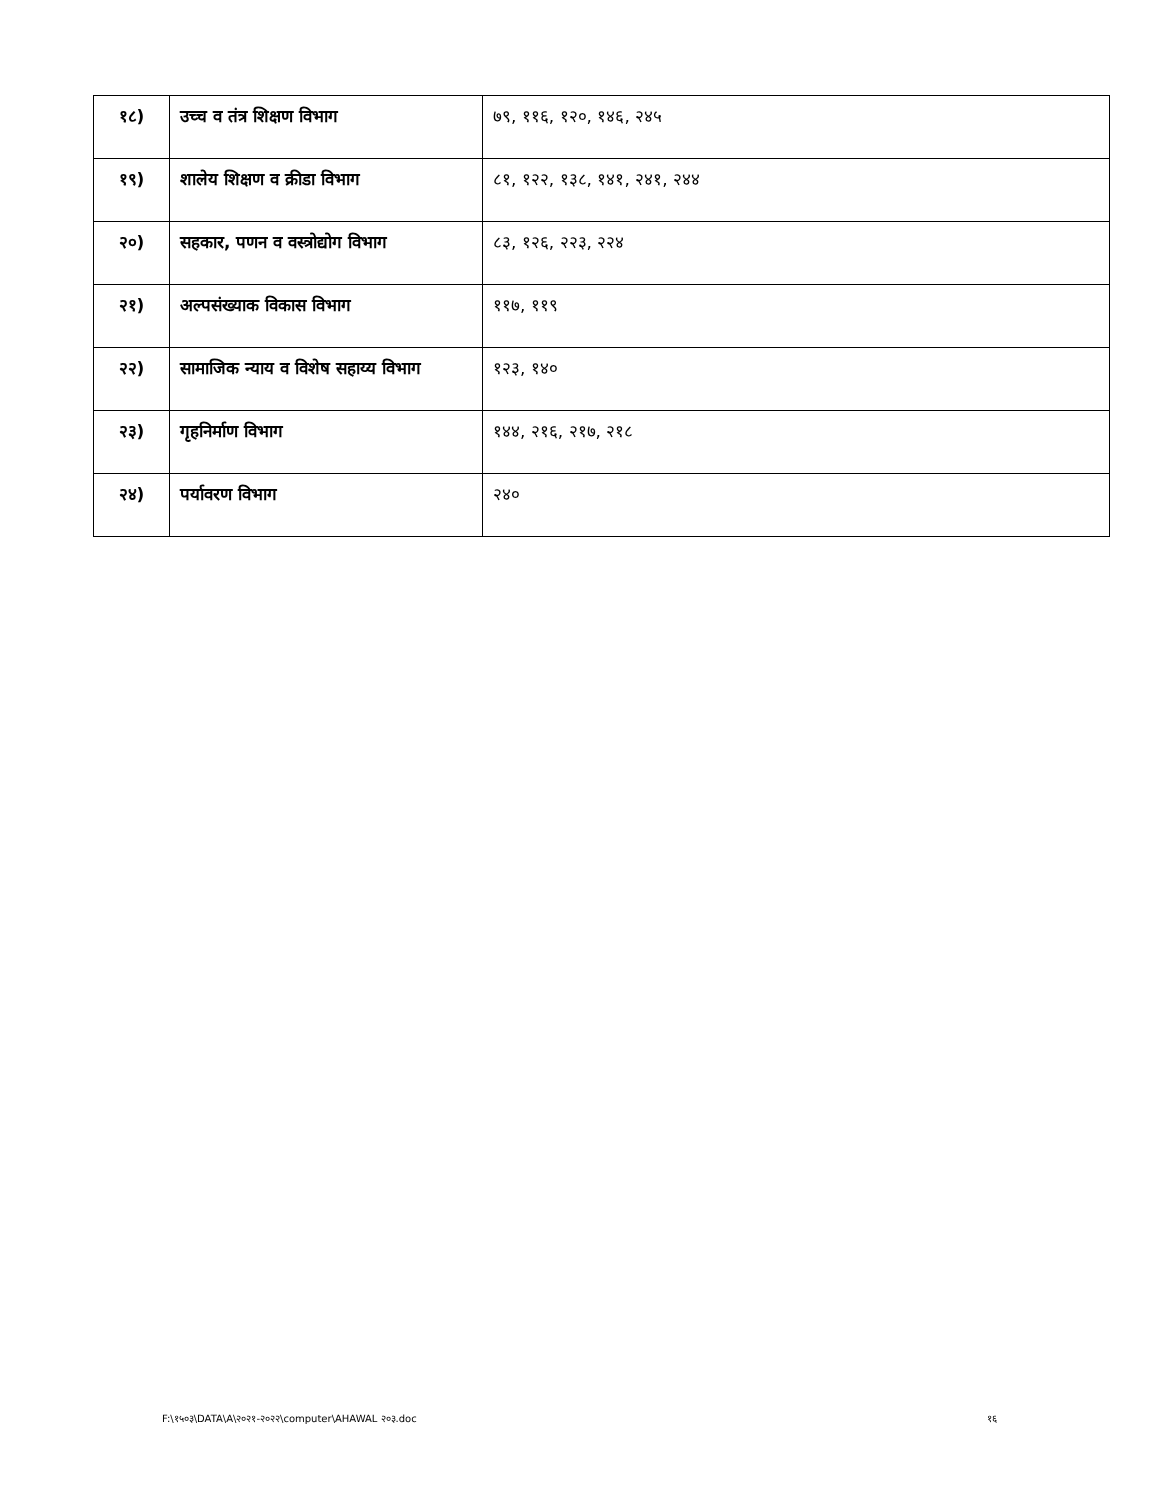| १८) | उच्च व तंत्र शिक्षण विभाग | ७९, ११६, १२०, १४६, २४५ |
| १९) | शालेय शिक्षण व क्रीडा विभाग | ८१, १२२, १३८, १४१, २४१, २४४ |
| २०) | सहकार, पणन व वस्त्रोद्योग विभाग | ८३, १२६, २२३, २२४ |
| २१) | अल्पसंख्याक विकास विभाग | ११७, ११९ |
| २२) | सामाजिक न्याय व विशेष सहाय्य विभाग | १२३, १४० |
| २३) | गृहनिर्माण विभाग | १४४, २१६, २१७, २१८ |
| २४) | पर्यावरण विभाग | २४० |
F:\१५०३\DATA\A\२०२१-२०२२\computer\AHAWAL २०३.doc
१६